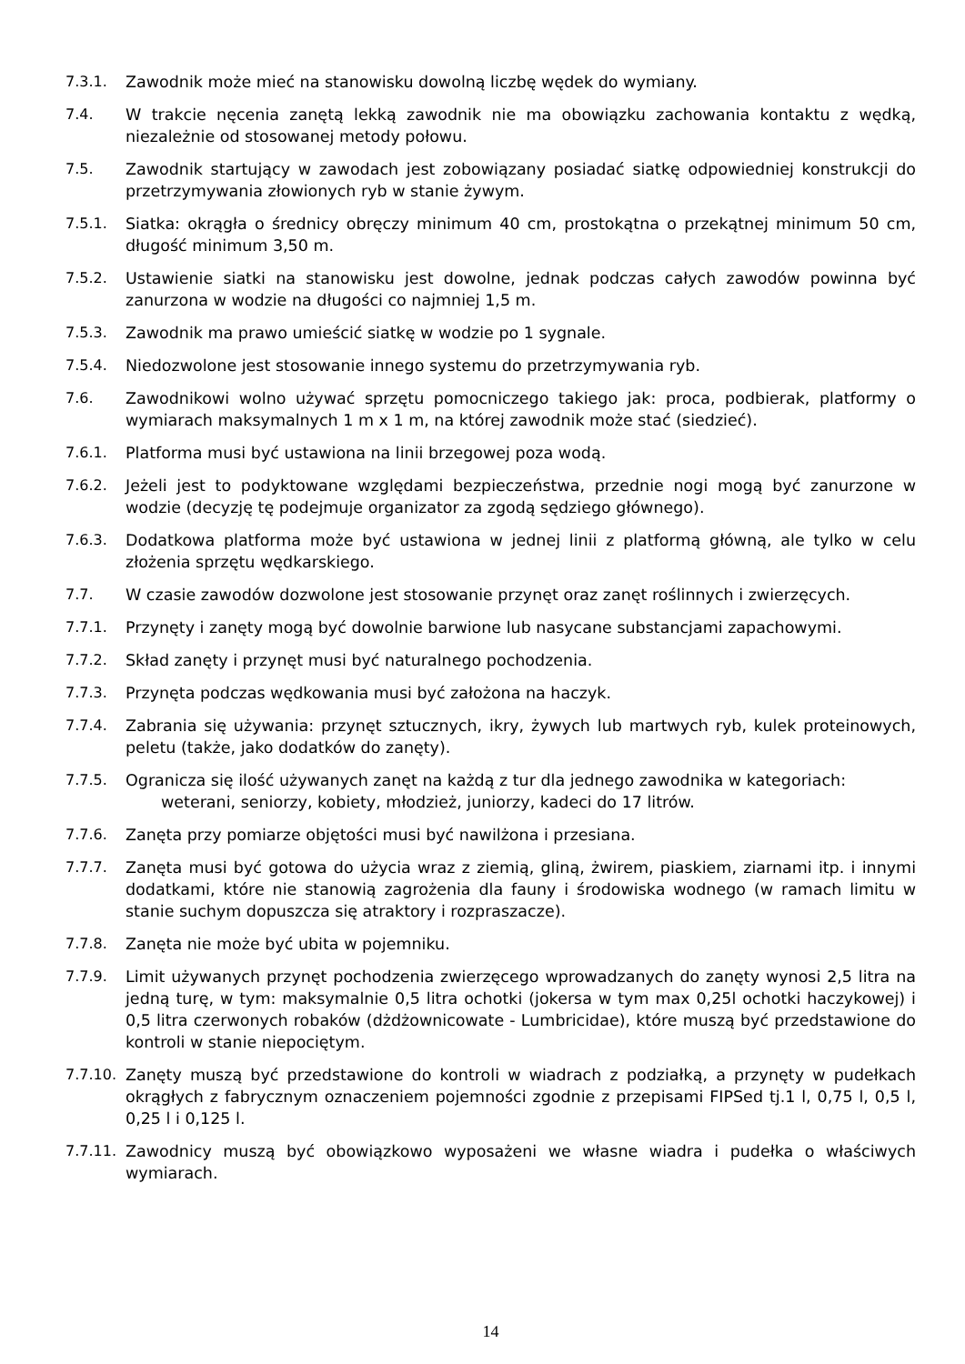7.3.1. Zawodnik może mieć na stanowisku dowolną liczbę wędek do wymiany.
7.4. W trakcie nęcenia zanętą lekką zawodnik nie ma obowiązku zachowania kontaktu z wędką, niezależnie od stosowanej metody połowu.
7.5. Zawodnik startujący w zawodach jest zobowiązany posiadać siatkę odpowiedniej konstrukcji do przetrzymywania złowionych ryb w stanie żywym.
7.5.1. Siatka: okrągła o średnicy obręczy minimum 40 cm, prostokątna o przekątnej minimum 50 cm, długość minimum 3,50 m.
7.5.2. Ustawienie siatki na stanowisku jest dowolne, jednak podczas całych zawodów powinna być zanurzona w wodzie na długości co najmniej 1,5 m.
7.5.3. Zawodnik ma prawo umieścić siatkę w wodzie po 1 sygnale.
7.5.4. Niedozwolone jest stosowanie innego systemu do przetrzymywania ryb.
7.6. Zawodnikowi wolno używać sprzętu pomocniczego takiego jak: proca, podbierak, platformy o wymiarach maksymalnych 1 m x 1 m, na której zawodnik może stać (siedzieć).
7.6.1. Platforma musi być ustawiona na linii brzegowej poza wodą.
7.6.2. Jeżeli jest to podyktowane względami bezpieczeństwa, przednie nogi mogą być zanurzone w wodzie (decyzję tę podejmuje organizator za zgodą sędziego głównego).
7.6.3. Dodatkowa platforma może być ustawiona w jednej linii z platformą główną, ale tylko w celu złożenia sprzętu wędkarskiego.
7.7. W czasie zawodów dozwolone jest stosowanie przynęt oraz zanęt roślinnych i zwierzęcych.
7.7.1. Przynęty i zanęty mogą być dowolnie barwione lub nasycane substancjami zapachowymi.
7.7.2. Skład zanęty i przynęt musi być naturalnego pochodzenia.
7.7.3. Przynęta podczas wędkowania musi być założona na haczyk.
7.7.4. Zabrania się używania: przynęt sztucznych, ikry, żywych lub martwych ryb, kulek proteinowych, peletu (także, jako dodatków do zanęty).
7.7.5. Ogranicza się ilość używanych zanęt na każdą z tur dla jednego zawodnika w kategoriach:
weterani, seniorzy, kobiety, młodzież, juniorzy, kadeci do 17 litrów.
7.7.6. Zanęta przy pomiarze objętości musi być nawilżona i przesiana.
7.7.7. Zanęta musi być gotowa do użycia wraz z ziemią, gliną, żwirem, piaskiem, ziarnami itp. i innymi dodatkami, które nie stanowią zagrożenia dla fauny i środowiska wodnego (w ramach limitu w stanie suchym dopuszcza się atraktory i rozpraszacze).
7.7.8. Zanęta nie może być ubita w pojemniku.
7.7.9. Limit używanych przynęt pochodzenia zwierzęcego wprowadzanych do zanęty wynosi 2,5 litra na jedną turę, w tym: maksymalnie 0,5 litra ochotki (jokersa w tym max 0,25l ochotki haczykowej) i 0,5 litra czerwonych robaków (dżdżownicowate - Lumbricidae), które muszą być przedstawione do kontroli w stanie niepociętym.
7.7.10.
Zanęty muszą być przedstawione do kontroli w wiadrach z podziałką, a przynęty w pudełkach okrągłych z fabrycznym oznaczeniem pojemności zgodnie z przepisami FIPSed tj.1 l, 0,75 l, 0,5 l, 0,25 l i 0,125 l.
7.7.11.
Zawodnicy muszą być obowiązkowo wyposażeni we własne wiadra i pudełka o właściwych wymiarach.
14